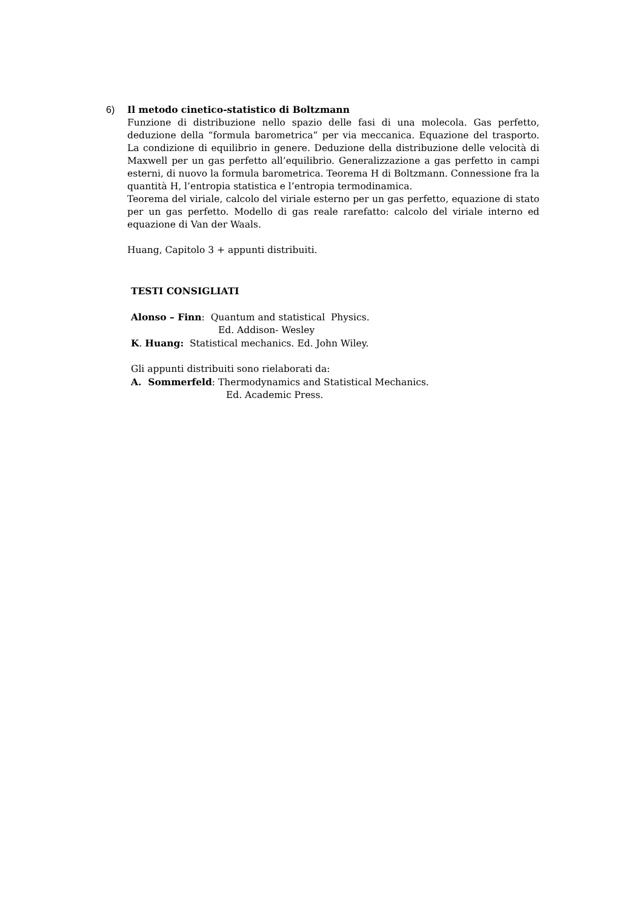6) Il metodo cinetico-statistico di Boltzmann
Funzione di distribuzione nello spazio delle fasi di una molecola. Gas perfetto, deduzione della “formula barometrica” per via meccanica. Equazione del trasporto. La condizione di equilibrio in genere. Deduzione della distribuzione delle velocità di Maxwell per un gas perfetto all’equilibrio. Generalizzazione a gas perfetto in campi esterni, di nuovo la formula barometrica. Teorema H di Boltzmann. Connessione fra la quantità H, l’entropia statistica e l’entropia termodinamica.
Teorema del viriale, calcolo del viriale esterno per un gas perfetto, equazione di stato per un gas perfetto. Modello di gas reale rarefatto: calcolo del viriale interno ed equazione di Van der Waals.
Huang, Capitolo 3 + appunti distribuiti.
TESTI CONSIGLIATI
Alonso – Finn: Quantum and statistical Physics.
Ed. Addison- Wesley
K. Huang: Statistical mechanics. Ed. John Wiley.
Gli appunti distribuiti sono rielaborati da:
A. Sommerfeld: Thermodynamics and Statistical Mechanics.
Ed. Academic Press.